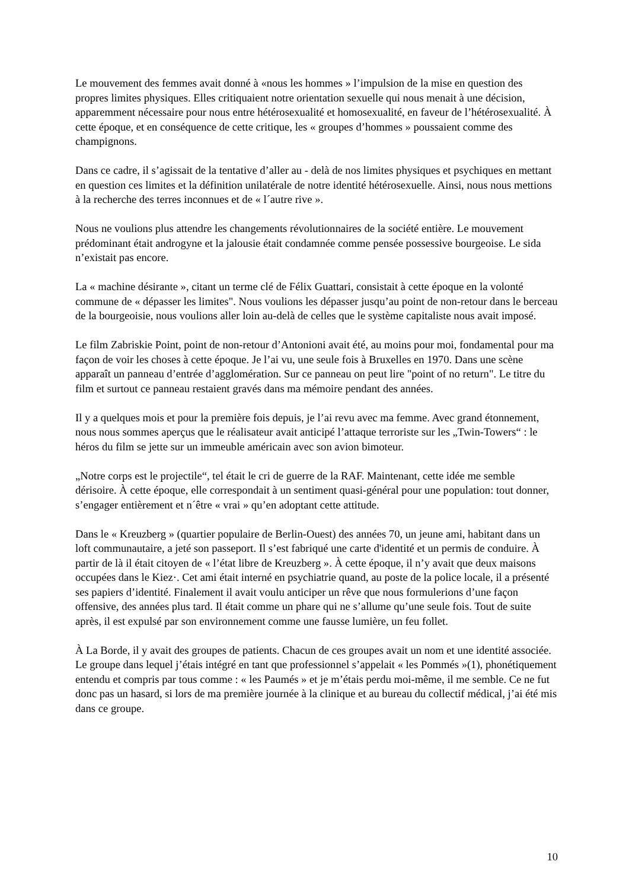Le mouvement des femmes avait donné à «nous les hommes » l’impulsion de la mise en question des propres limites physiques. Elles critiquaient notre orientation sexuelle qui nous menait à une décision, apparemment nécessaire pour nous entre hétérosexualité et homosexualité, en faveur de l’hétérosexualité. À cette époque, et en conséquence de cette critique, les « groupes d’hommes » poussaient comme des champignons.
Dans ce cadre, il s’agissait de la tentative d’aller au - delà de nos limites physiques et psychiques en mettant en question ces limites et la définition unilatérale de notre identité hétérosexuelle. Ainsi, nous nous mettions à la recherche des terres inconnues et de « l´autre rive ».
Nous ne voulions plus attendre les changements révolutionnaires de la société entière. Le mouvement prédominant était androgyne et la jalousie était condamnée comme pensée possessive bourgeoise. Le sida n’existait pas encore.
La « machine désirante », citant un terme clé de Félix Guattari, consistait à cette époque en la volonté commune de « dépasser les limites". Nous voulions les dépasser jusqu’au point de non-retour dans le berceau de la bourgeoisie, nous voulions aller loin au-delà de celles que le système capitaliste nous avait imposé.
Le film Zabriskie Point, point de non-retour d’Antonioni avait été, au moins pour moi, fondamental pour ma façon de voir les choses à cette époque. Je l’ai vu, une seule fois à Bruxelles en 1970. Dans une scène apparaît un panneau d’entrée d’agglomération. Sur ce panneau on peut lire "point of no return". Le titre du film et surtout ce panneau restaient gravés dans ma mémoire pendant des années.
Il y a quelques mois et pour la première fois depuis, je l’ai revu avec ma femme. Avec grand étonnement, nous nous sommes aperçus que le réalisateur avait anticipé l’attaque terroriste sur les „Twin-Towers“ : le héros du film se jette sur un immeuble américain avec son avion bimoteur.
„Notre corps est le projectile“, tel était le cri de guerre de la RAF. Maintenant, cette idée me semble dérisoire. À cette époque, elle correspondait à un sentiment quasi-général pour une population: tout donner, s’engager entièrement et n´être « vrai » qu’en adoptant cette attitude.
Dans le « Kreuzberg » (quartier populaire de Berlin-Ouest) des années 70, un jeune ami, habitant dans un loft communautaire, a jeté son passeport. Il s’est fabriqué une carte d'identité et un permis de conduire. À partir de là il était citoyen de « l’état libre de Kreuzberg ». À cette époque, il n’y avait que deux maisons occupées dans le Kiez·. Cet ami était interné en psychiatrie quand, au poste de la police locale, il a présenté ses papiers d’identité. Finalement il avait voulu anticiper un rêve que nous formulerions d’une façon offensive, des années plus tard. Il était comme un phare qui ne s’allume qu’une seule fois. Tout de suite après, il est expulsé par son environnement comme une fausse lumière, un feu follet.
À La Borde, il y avait des groupes de patients. Chacun de ces groupes avait un nom et une identité associée. Le groupe dans lequel j’étais intégré en tant que professionnel s’appelait « les Pommés »(1), phonétiquement entendu et compris par tous comme : « les Paumés » et je m’étais perdu moi-même, il me semble. Ce ne fut donc pas un hasard, si lors de ma première journée à la clinique et au bureau du collectif médical, j’ai été mis dans ce groupe.
10